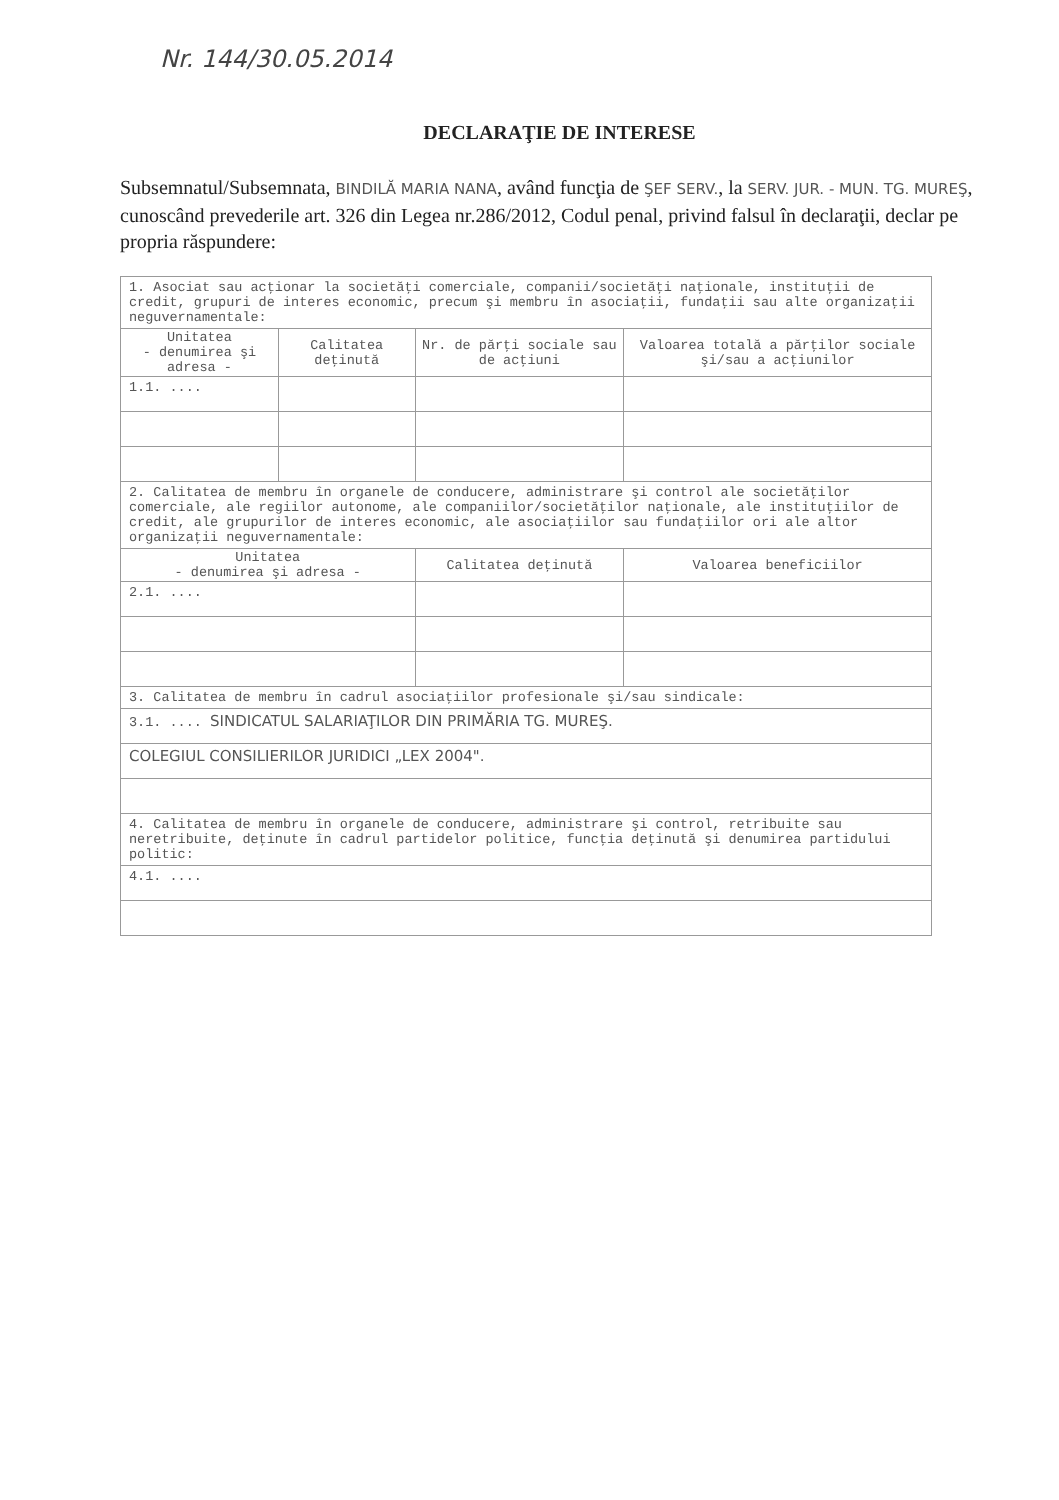Nr. 144/30.05.2014
DECLARAŢIE DE INTERESE
Subsemnatul/Subsemnata, BINDILĂ MARIA NANA, având funcţia de ŞEF SERV., la SERV. JUR. - MUN. TG. MUREŞ, cunoscând prevederile art. 326 din Legea nr.286/2012, Codul penal, privind falsul în declaraţii, declar pe propria răspundere:
| 1. Asociat sau acţionar la societăţi comerciale, companii/societăţi naţionale, instituţii de credit, grupuri de interes economic, precum şi membru în asociaţii, fundaţii sau alte organizaţii neguvernamentale: | | | |
| Unitatea - denumirea şi adresa - | Calitatea deţinută | Nr. de părţi sociale sau de acţiuni | Valoarea totală a părţilor sociale şi/sau a acţiunilor |
| 1.1. .... | | | |
| 2. Calitatea de membru în organele de conducere, administrare şi control ale societăţilor comerciale, ale regiilor autonome, ale companiilor/societăţilor naţionale, ale instituţiilor de credit, ale grupurilor de interes economic, ale asociaţiilor sau fundaţiilor ori ale altor organizaţii neguvernamentale: | | | |
| Unitatea - denumirea şi adresa - | | Calitatea deţinută | Valoarea beneficiilor |
| 2.1. .... | | | |
| 3. Calitatea de membru în cadrul asociaţiilor profesionale şi/sau sindicale: | | | |
| 3.1. .... SINDICATUL SALARIAŢILOR DIN PRIMĂRIA TG. MUREŞ. | | | |
| COLEGIUL CONSILIERILOR JURIDICI „LEX 2004". | | | |
| 4. Calitatea de membru în organele de conducere, administrare şi control, retribuite sau neretribuite, deţinute în cadrul partidelor politice, funcţia deţinută şi denumirea partidului politic: | | | |
| 4.1. .... | | | |